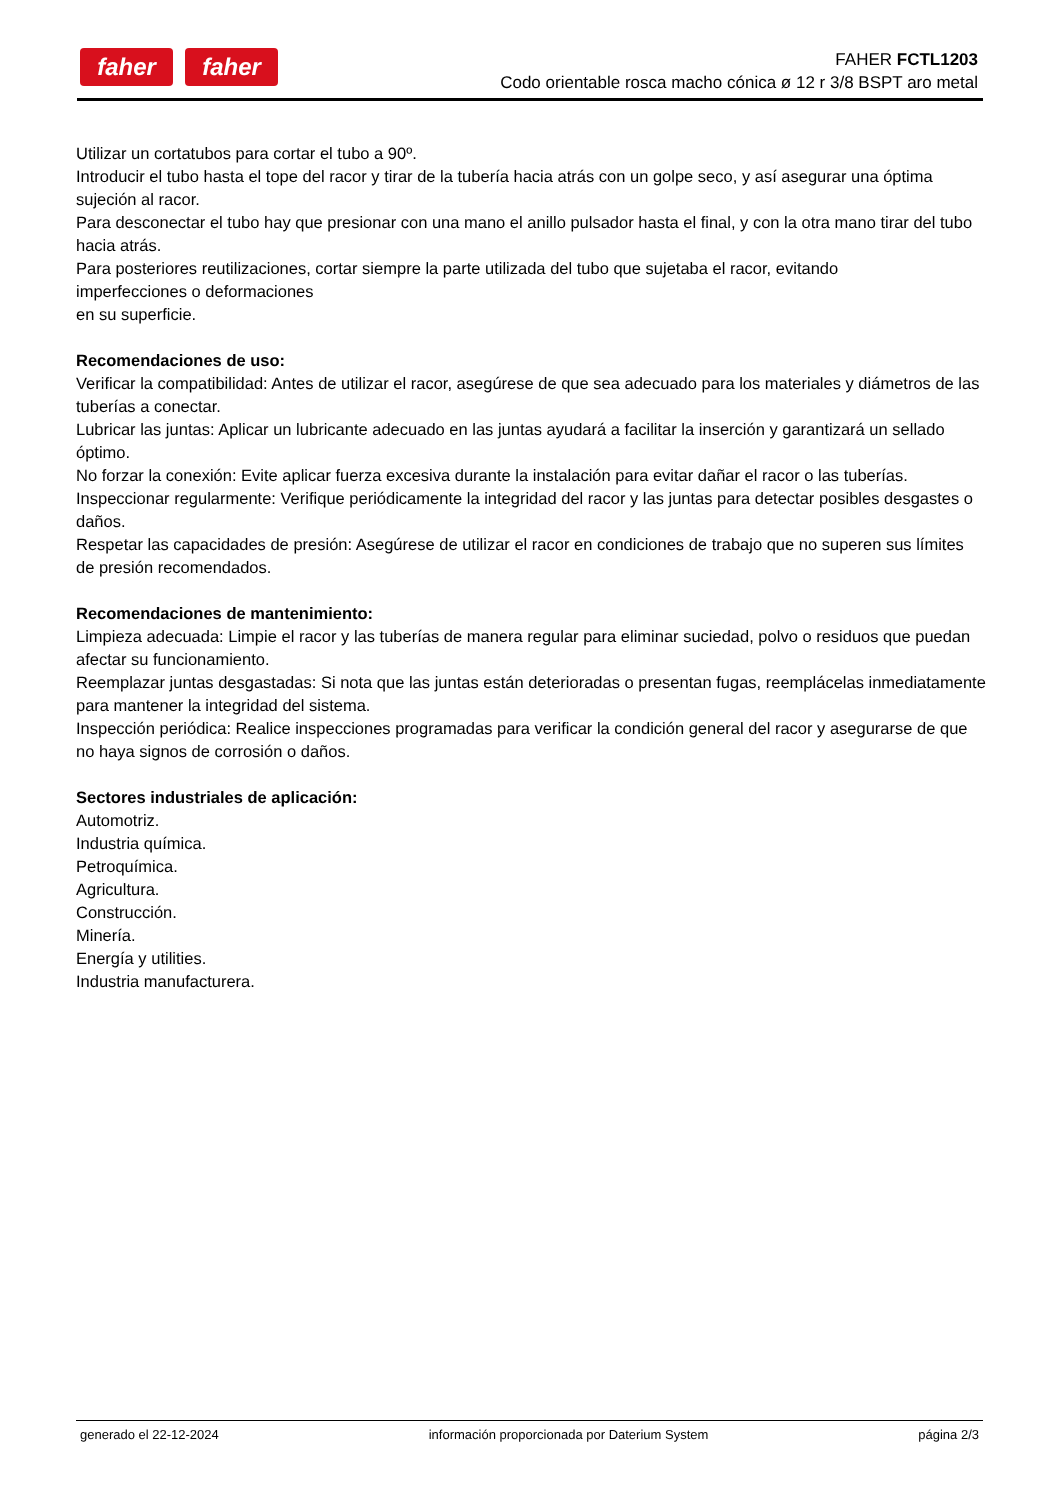faher faher
FAHER FCTL1203
Codo orientable rosca macho cónica ø 12 r 3/8 BSPT aro metal
Utilizar un cortatubos para cortar el tubo a 90º.
Introducir el tubo hasta el tope del racor y tirar de la tubería hacia atrás con un golpe seco, y así asegurar una óptima sujeción al racor.
Para desconectar el tubo hay que presionar con una mano el anillo pulsador hasta el final, y con la otra mano tirar del tubo hacia atrás.
Para posteriores reutilizaciones, cortar siempre la parte utilizada del tubo que sujetaba el racor, evitando
imperfecciones o deformaciones
en su superficie.
Recomendaciones de uso:
Verificar la compatibilidad: Antes de utilizar el racor, asegúrese de que sea adecuado para los materiales y diámetros de las tuberías a conectar.
Lubricar las juntas: Aplicar un lubricante adecuado en las juntas ayudará a facilitar la inserción y garantizará un sellado óptimo.
No forzar la conexión: Evite aplicar fuerza excesiva durante la instalación para evitar dañar el racor o las tuberías.
Inspeccionar regularmente: Verifique periódicamente la integridad del racor y las juntas para detectar posibles desgastes o daños.
Respetar las capacidades de presión: Asegúrese de utilizar el racor en condiciones de trabajo que no superen sus límites de presión recomendados.
Recomendaciones de mantenimiento:
Limpieza adecuada: Limpie el racor y las tuberías de manera regular para eliminar suciedad, polvo o residuos que puedan afectar su funcionamiento.
Reemplazar juntas desgastadas: Si nota que las juntas están deterioradas o presentan fugas, reemplácelas inmediatamente para mantener la integridad del sistema.
Inspección periódica: Realice inspecciones programadas para verificar la condición general del racor y asegurarse de que no haya signos de corrosión o daños.
Sectores industriales de aplicación:
Automotriz.
Industria química.
Petroquímica.
Agricultura.
Construcción.
Minería.
Energía y utilities.
Industria manufacturera.
generado el 22-12-2024 información proporcionada por Daterium System página 2/3